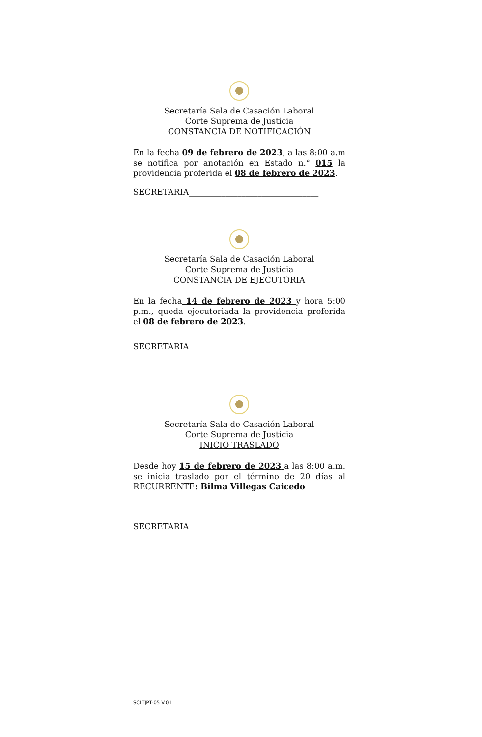Secretaría Sala de Casación Laboral
Corte Suprema de Justicia
CONSTANCIA DE NOTIFICACIÓN
En la fecha 09 de febrero de 2023, a las 8:00 a.m se notifica por anotación en Estado n.° 015 la providencia proferida el 08 de febrero de 2023.
SECRETARIA________________________________
Secretaría Sala de Casación Laboral
Corte Suprema de Justicia
CONSTANCIA DE EJECUTORIA
En la fecha 14 de febrero de 2023 y hora 5:00 p.m., queda ejecutoriada la providencia proferida el 08 de febrero de 2023.
SECRETARIA_________________________________
Secretaría Sala de Casación Laboral
Corte Suprema de Justicia
INICIO TRASLADO
Desde hoy 15 de febrero de 2023 a las 8:00 a.m. se inicia traslado por el término de 20 días al RECURRENTE: Bilma Villegas Caicedo
SECRETARIA________________________________
SCLTJPT-05 V.01